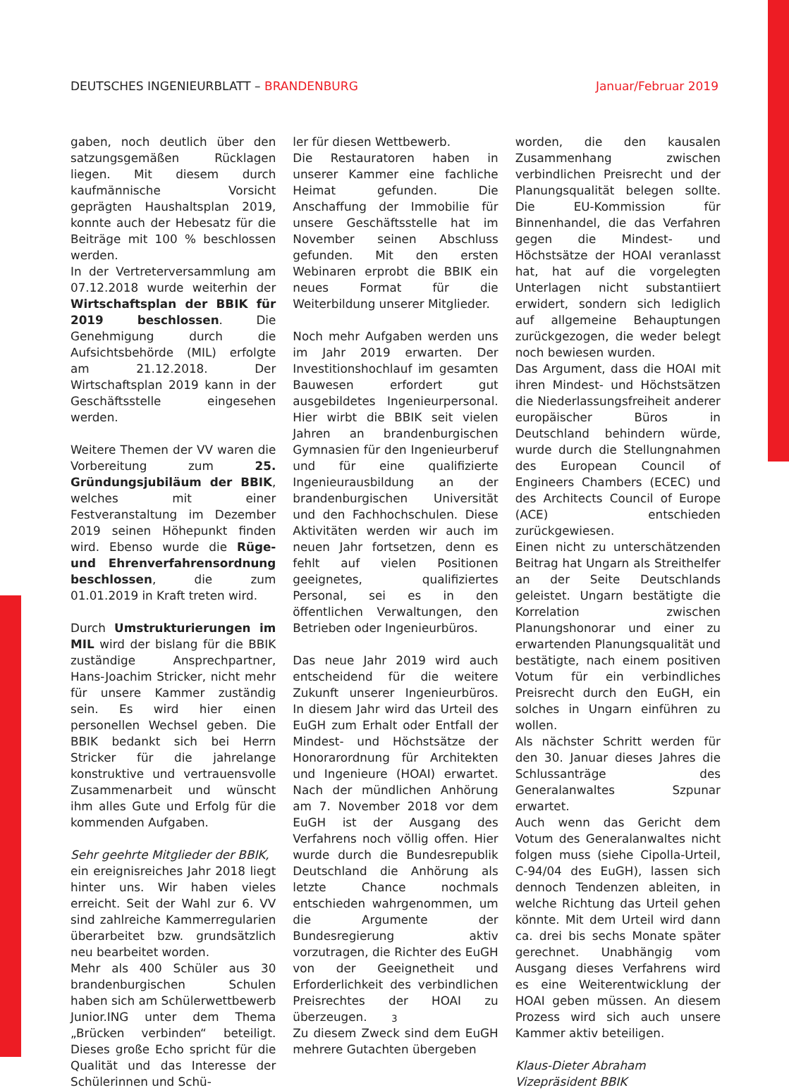DEUTSCHES INGENIEURBLATT – BRANDENBURG
Januar/Februar 2019
gaben, noch deutlich über den satzungsgemäßen Rücklagen liegen. Mit diesem durch kaufmännische Vorsicht geprägten Haushaltsplan 2019, konnte auch der Hebesatz für die Beiträge mit 100 % beschlossen werden.
In der Vertreterversammlung am 07.12.2018 wurde weiterhin der Wirtschaftsplan der BBIK für 2019 beschlossen. Die Genehmigung durch die Aufsichtsbehörde (MIL) erfolgte am 21.12.2018. Der Wirtschaftsplan 2019 kann in der Geschäftsstelle eingesehen werden.
Weitere Themen der VV waren die Vorbereitung zum 25. Gründungsjubiläum der BBIK, welches mit einer Festveranstaltung im Dezember 2019 seinen Höhepunkt finden wird. Ebenso wurde die Rüge- und Ehrenverfahrensordnung beschlossen, die zum 01.01.2019 in Kraft treten wird.
Durch Umstrukturierungen im MIL wird der bislang für die BBIK zuständige Ansprechpartner, Hans-Joachim Stricker, nicht mehr für unsere Kammer zuständig sein. Es wird hier einen personellen Wechsel geben. Die BBIK bedankt sich bei Herrn Stricker für die jahrelange konstruktive und vertrauensvolle Zusammenarbeit und wünscht ihm alles Gute und Erfolg für die kommenden Aufgaben.
Sehr geehrte Mitglieder der BBIK,
ein ereignisreiches Jahr 2018 liegt hinter uns. Wir haben vieles erreicht. Seit der Wahl zur 6. VV sind zahlreiche Kammerregularien überarbeitet bzw. grundsätzlich neu bearbeitet worden.
Mehr als 400 Schüler aus 30 brandenburgischen Schulen haben sich am Schülerwettbewerb Junior.ING unter dem Thema „Brücken verbinden“ beteiligt. Dieses große Echo spricht für die Qualität und das Interesse der Schülerinnen und Schü-
ler für diesen Wettbewerb.
Die Restauratoren haben in unserer Kammer eine fachliche Heimat gefunden. Die Anschaffung der Immobilie für unsere Geschäftsstelle hat im November seinen Abschluss gefunden. Mit den ersten Webinaren erprobt die BBIK ein neues Format für die Weiterbildung unserer Mitglieder.
Noch mehr Aufgaben werden uns im Jahr 2019 erwarten. Der Investitionshochlauf im gesamten Bauwesen erfordert gut ausgebildetes Ingenieurpersonal. Hier wirbt die BBIK seit vielen Jahren an brandenburgischen Gymnasien für den Ingenieurberuf und für eine qualifizierte Ingenieurausbildung an der brandenburgischen Universität und den Fachhochschulen. Diese Aktivitäten werden wir auch im neuen Jahr fortsetzen, denn es fehlt auf vielen Positionen geeignetes, qualifiziertes Personal, sei es in den öffentlichen Verwaltungen, den Betrieben oder Ingenieurbüros.
Das neue Jahr 2019 wird auch entscheidend für die weitere Zukunft unserer Ingenieurbüros. In diesem Jahr wird das Urteil des EuGH zum Erhalt oder Entfall der Mindest- und Höchstsätze der Honorarordnung für Architekten und Ingenieure (HOAI) erwartet. Nach der mündlichen Anhörung am 7. November 2018 vor dem EuGH ist der Ausgang des Verfahrens noch völlig offen. Hier wurde durch die Bundesrepublik Deutschland die Anhörung als letzte Chance nochmals entschieden wahrgenommen, um die Argumente der Bundesregierung aktiv vorzutragen, die Richter des EuGH von der Geeignetheit und Erforderlichkeit des verbindlichen Preisrechtes der HOAI zu überzeugen.
Zu diesem Zweck sind dem EuGH mehrere Gutachten übergeben
worden, die den kausalen Zusammenhang zwischen verbindlichen Preisrecht und der Planungsqualität belegen sollte. Die EU-Kommission für Binnenhandel, die das Verfahren gegen die Mindest- und Höchstsätze der HOAI veranlasst hat, hat auf die vorgelegten Unterlagen nicht substantiiert erwidert, sondern sich lediglich auf allgemeine Behauptungen zurückgezogen, die weder belegt noch bewiesen wurden.
Das Argument, dass die HOAI mit ihren Mindest- und Höchstsätzen die Niederlassungsfreiheit anderer europäischer Büros in Deutschland behindern würde, wurde durch die Stellungnahmen des European Council of Engineers Chambers (ECEC) und des Architects Council of Europe (ACE) entschieden zurückgewiesen.
Einen nicht zu unterschätzenden Beitrag hat Ungarn als Streithelfer an der Seite Deutschlands geleistet. Ungarn bestätigte die Korrelation zwischen Planungshonorar und einer zu erwartenden Planungsqualität und bestätigte, nach einem positiven Votum für ein verbindliches Preisrecht durch den EuGH, ein solches in Ungarn einführen zu wollen.
Als nächster Schritt werden für den 30. Januar dieses Jahres die Schlussanträge des Generalanwaltes Szpunar erwartet.
Auch wenn das Gericht dem Votum des Generalanwaltes nicht folgen muss (siehe Cipolla-Urteil, C-94/04 des EuGH), lassen sich dennoch Tendenzen ableiten, in welche Richtung das Urteil gehen könnte. Mit dem Urteil wird dann ca. drei bis sechs Monate später gerechnet. Unabhängig vom Ausgang dieses Verfahrens wird es eine Weiterentwicklung der HOAI geben müssen. An diesem Prozess wird sich auch unsere Kammer aktiv beteiligen.
Klaus-Dieter Abraham
Vizepräsident BBIK
3